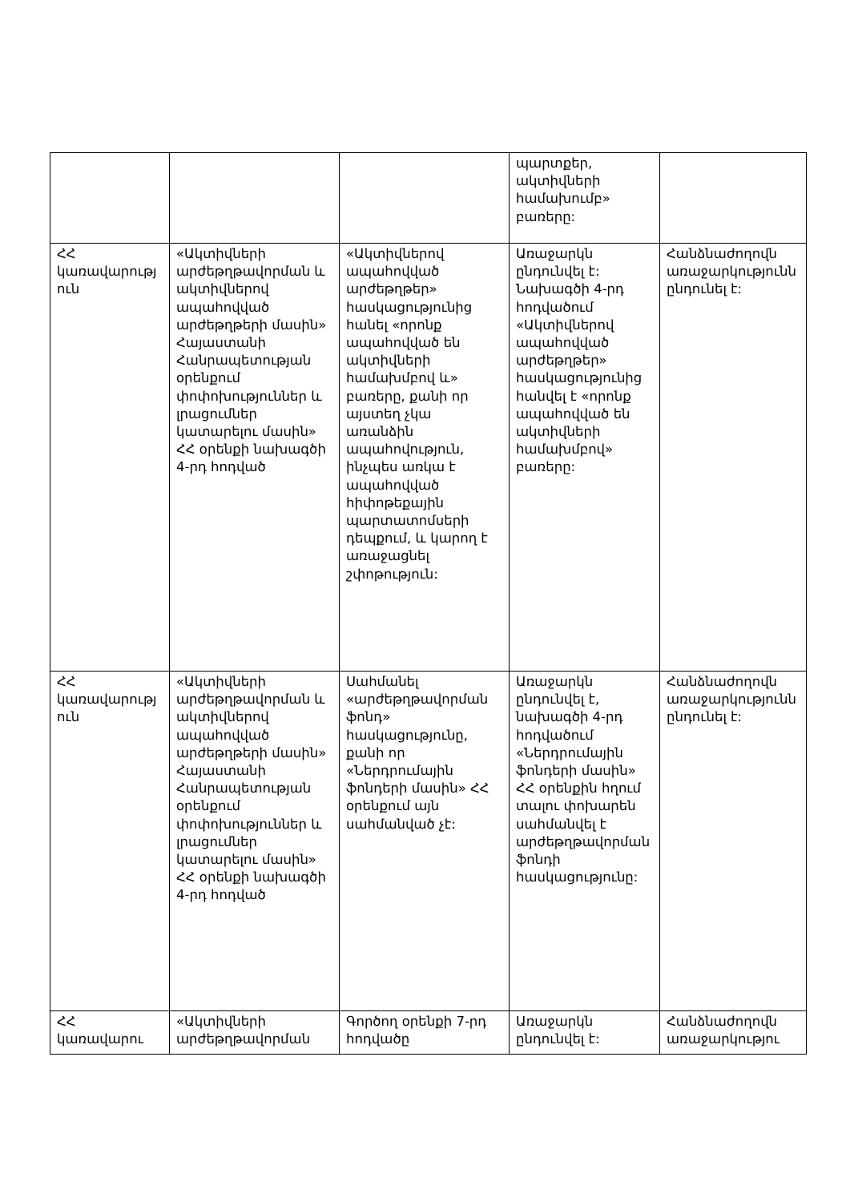| | | | պարտքեր, ակտիվների համախումբ» բառերը: | |
| ՀՀ կառավարություն | «Ակտիվների արժեթղթավորման և ակտիվներով ապահովված արժեթղթերի մասին» Հայաստանի Հանրապետության օրենքում փոփոխություններ և լրացումներ կատարելու մասին» ՀՀ օրենքի նախագծի 4-րդ հոդված | «Ակտիվներով ապահովված արժեթղթեր» հասկացությունից հանել «որոնք ապահովված են ակտիվների համախմբով և» բառերը, քանի որ այստեղ չկա առանձին ապահովություն, ինչպես առկա է ապահովված հիփոթեքային պարտատոմսերի դեպքում, և կարող է առաջացնել շփոթություն: | Առաջարկն ընդունվել է: Նախագծի 4-րդ հոդվածում «Ակտիվներով ապահովված արժեթղթեր» հասկացությունից հանվել է «որոնք ապահովված են ակտիվների համախմբով» բառերը: | Հանձնաժողովն առաջարկությունն ընդունել է: |
| ՀՀ կառավարություն | «Ակտիվների արժեթղթավորման և ակտիվներով ապահովված արժեթղթերի մասին» Հայաստանի Հանրապետության օրենքում փոփոխություններ և լրացումներ կատարելու մասին» ՀՀ օրենքի նախագծի 4-րդ հոդված | Սահմանել «արժեթղթավորման ֆոնդ» հասկացությունը, քանի որ «Ներդրումային ֆոնդերի մասին» ՀՀ օրենքում այն սահմանված չէ: | Առաջարկն ընդունվել է, նախագծի 4-րդ հոդվածում «Ներդրումային ֆոնդերի մասին» ՀՀ օրենքին հղում տալու փոխարեն սահմանվել է արժեթղթավորման ֆոնդի հասկացությունը: | Հանձնաժողովն առաջարկությունն ընդունել է: |
| ՀՀ կառավարու | «Ակտիվների արժեթղթավորման | Գործող օրենքի 7-րդ հոդվածը | Առաջարկն ընդունվել է: | Հանձնաժողովն առաջարկությու |